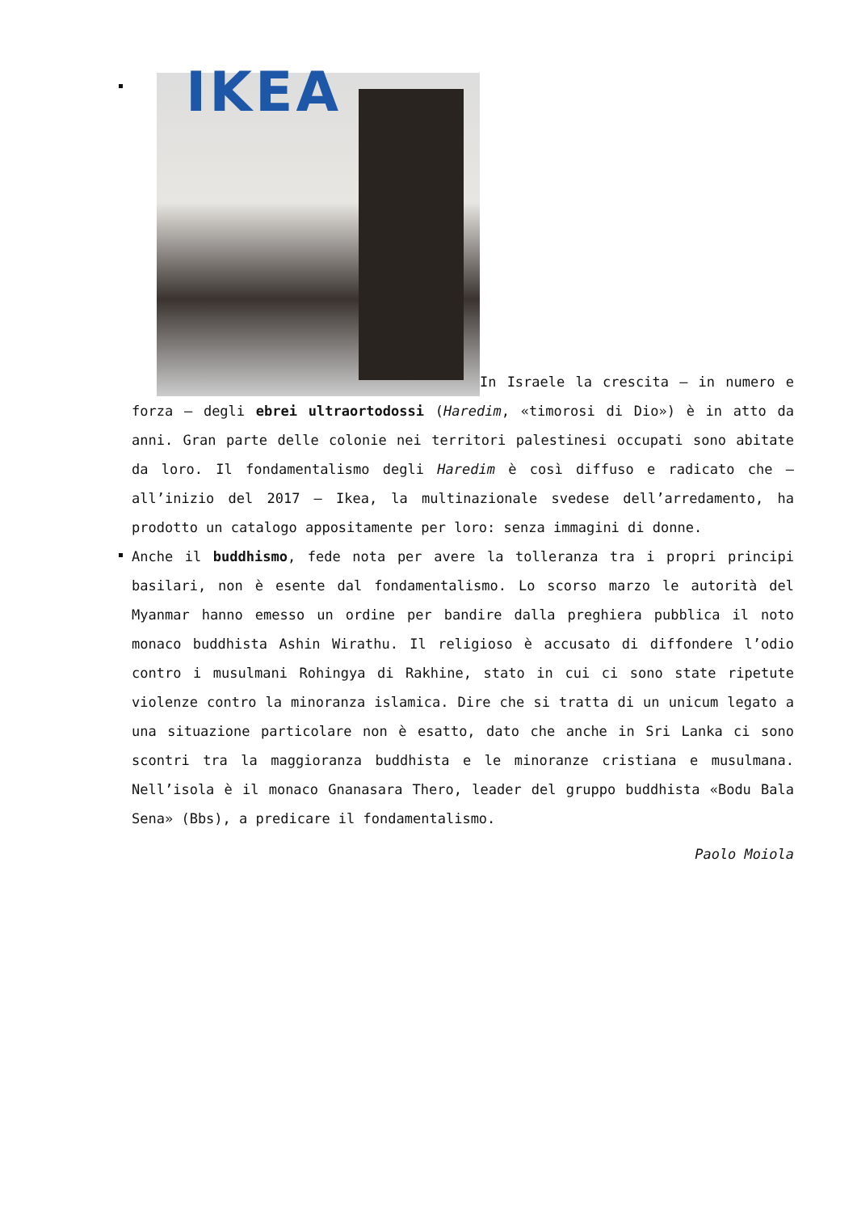IKEA In Israele la crescita – in numero e forza – degli ebrei ultraortodossi (Haredim, «timorosi di Dio») è in atto da anni. Gran parte delle colonie nei territori palestinesi occupati sono abitate da loro. Il fondamentalismo degli Haredim è così diffuso e radicato che – all’inizio del 2017 – Ikea, la multinazionale svedese dell’arredamento, ha prodotto un catalogo appositamente per loro: senza immagini di donne.
Anche il buddhismo, fede nota per avere la tolleranza tra i propri principi basilari, non è esente dal fondamentalismo. Lo scorso marzo le autorità del Myanmar hanno emesso un ordine per bandire dalla preghiera pubblica il noto monaco buddhista Ashin Wirathu. Il religioso è accusato di diffondere l’odio contro i musulmani Rohingya di Rakhine, stato in cui ci sono state ripetute violenze contro la minoranza islamica. Dire che si tratta di un unicum legato a una situazione particolare non è esatto, dato che anche in Sri Lanka ci sono scontri tra la maggioranza buddhista e le minoranze cristiana e musulmana. Nell’isola è il monaco Gnanasara Thero, leader del gruppo buddhista «Bodu Bala Sena» (Bbs), a predicare il fondamentalismo.
Paolo Moiola